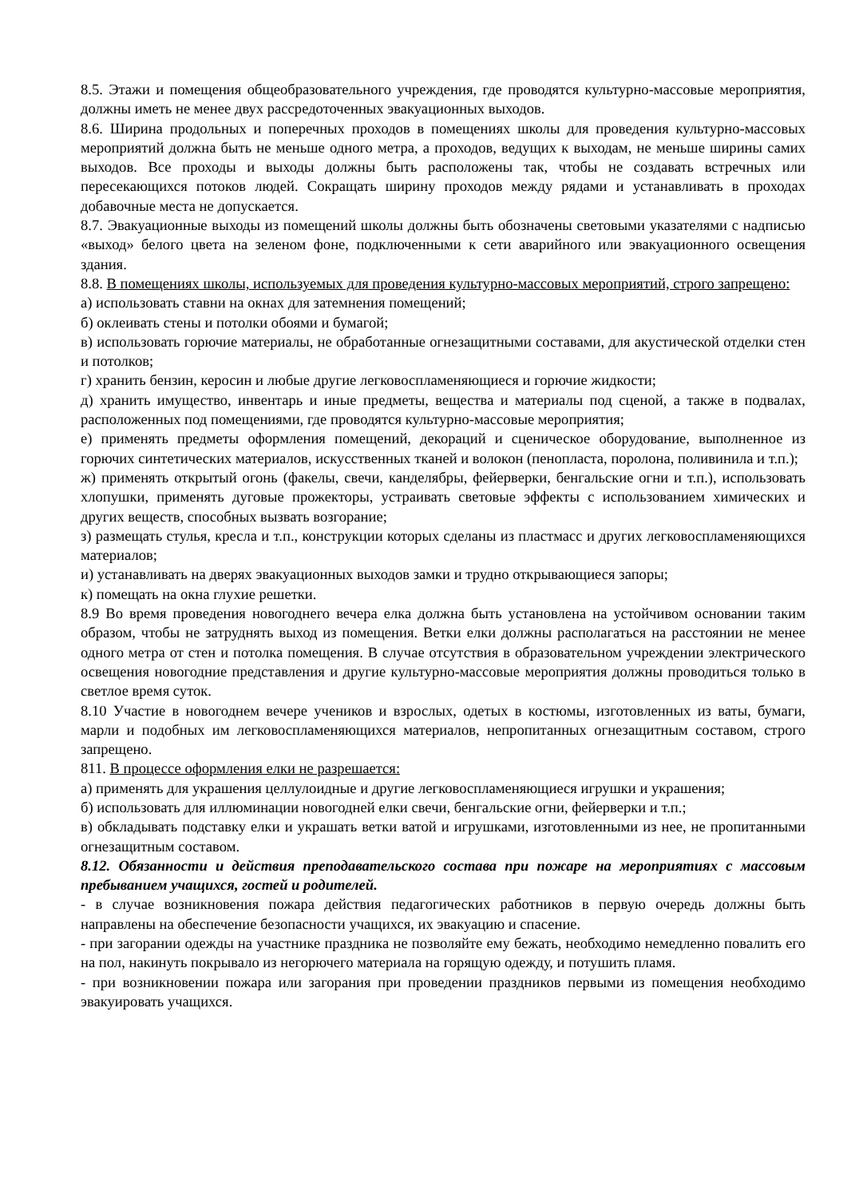8.5. Этажи и помещения общеобразовательного учреждения, где проводятся культурно-массовые мероприятия, должны иметь не менее двух рассредоточенных эвакуационных выходов.
8.6. Ширина продольных и поперечных проходов в помещениях школы для проведения культурно-массовых мероприятий должна быть не меньше одного метра, а проходов, ведущих к выходам, не меньше ширины самих выходов. Все проходы и выходы должны быть расположены так, чтобы не создавать встречных или пересекающихся потоков людей. Сокращать ширину проходов между рядами и устанавливать в проходах добавочные места не допускается.
8.7. Эвакуационные выходы из помещений школы должны быть обозначены световыми указателями с надписью «выход» белого цвета на зеленом фоне, подключенными к сети аварийного или эвакуационного освещения здания.
8.8. В помещениях школы, используемых для проведения культурно-массовых мероприятий, строго запрещено:
а) использовать ставни на окнах для затемнения помещений;
б) оклеивать стены и потолки обоями и бумагой;
в) использовать горючие материалы, не обработанные огнезащитными составами, для акустической отделки стен и потолков;
г) хранить бензин, керосин и любые другие легковоспламеняющиеся и горючие жидкости;
д) хранить имущество, инвентарь и иные предметы, вещества и материалы под сценой, а также в подвалах, расположенных под помещениями, где проводятся культурно-массовые мероприятия;
е) применять предметы оформления помещений, декораций и сценическое оборудование, выполненное из горючих синтетических материалов, искусственных тканей и волокон (пенопласта, поролона, поливинила и т.п.);
ж) применять открытый огонь (факелы, свечи, канделябры, фейерверки, бенгальские огни и т.п.), использовать хлопушки, применять дуговые прожекторы, устраивать световые эффекты с использованием химических и других веществ, способных вызвать возгорание;
з) размещать стулья, кресла и т.п., конструкции которых сделаны из пластмасс и других легковоспламеняющихся материалов;
и) устанавливать на дверях эвакуационных выходов замки и трудно открывающиеся запоры;
к) помещать на окна глухие решетки.
8.9 Во время проведения новогоднего вечера елка должна быть установлена на устойчивом основании таким образом, чтобы не затруднять выход из помещения. Ветки елки должны располагаться на расстоянии не менее одного метра от стен и потолка помещения. В случае отсутствия в образовательном учреждении электрического освещения новогодние представления и другие культурно-массовые мероприятия должны проводиться только в светлое время суток.
8.10 Участие в новогоднем вечере учеников и взрослых, одетых в костюмы, изготовленных из ваты, бумаги, марли и подобных им легковоспламеняющихся материалов, непропитанных огнезащитным составом, строго запрещено.
811. В процессе оформления елки не разрешается:
а) применять для украшения целлулоидные и другие легковоспламеняющиеся игрушки и украшения;
б) использовать для иллюминации новогодней елки свечи, бенгальские огни, фейерверки и т.п.;
в) обкладывать подставку елки и украшать ветки ватой и игрушками, изготовленными из нее, не пропитанными огнезащитным составом.
8.12. Обязанности и действия преподавательского состава при пожаре на мероприятиях с массовым пребыванием учащихся, гостей и родителей.
- в случае возникновения пожара действия педагогических работников в первую очередь должны быть направлены на обеспечение безопасности учащихся, их эвакуацию и спасение.
- при загорании одежды на участнике праздника не позволяйте ему бежать, необходимо немедленно повалить его на пол, накинуть покрывало из негорючего материала на горящую одежду, и потушить пламя.
- при возникновении пожара или загорания при проведении праздников первыми из помещения необходимо эвакуировать учащихся.